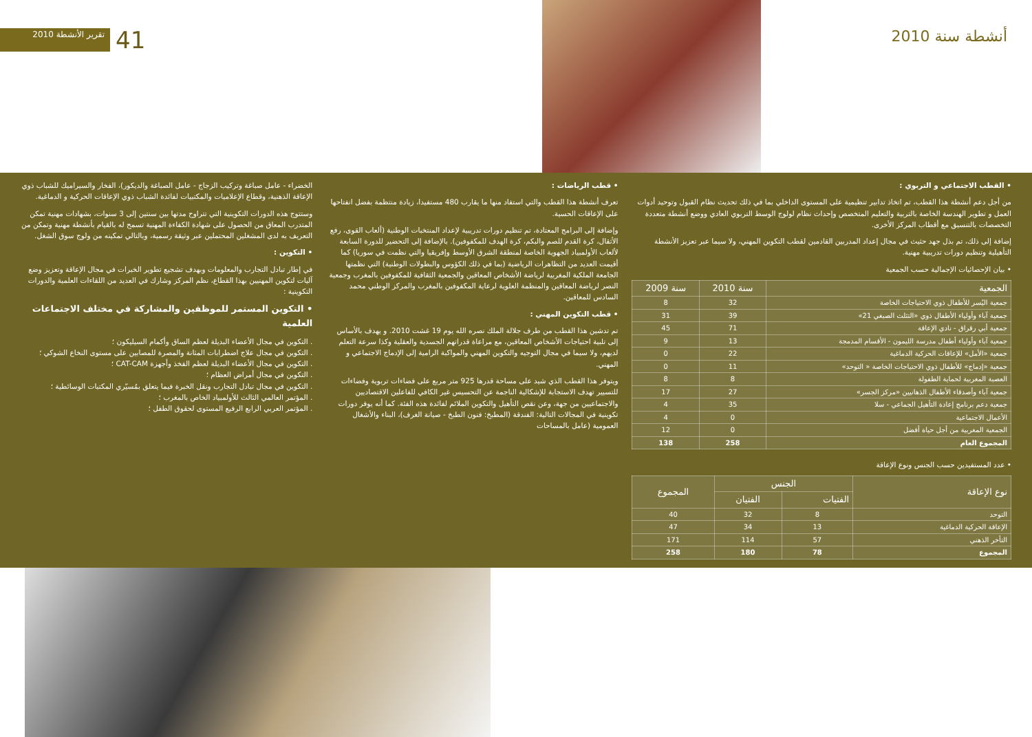تقرير الأنشطة 2010
41
أنشطة سنة 2010
• القطب الاجتماعي و التربوي :
من أجل دعم أنشطة هذا القطب، تم اتخاذ تدابير تنظيمية على المستوى الداخلي بما في ذلك تحديث نظام القبول وتوحيد أدوات العمل و تطوير الهندسة الخاصة بالتربية والتعليم المتخصص وإحداث نظام لولوج الوسط التربوي العادي ووضع أنشطة متعددة التخصصات بالتنسيق مع أقطاب المركز الأخرى.
إضافة إلى ذلك، تم بذل جهد حثيث في مجال إعداد المدربين القادمين لقطب التكوين المهني، ولا سيما عبر تعزيز الأنشطة التأهيلية وتنظيم دورات تدريبية مهنية.
• بيان الإحصائيات الإجمالية حسب الجمعية
| الجمعية | سنة 2010 | سنة 2009 |
| --- | --- | --- |
| جمعية اليُسر للأطفال ذوي الاحتياجات الخاصة | 32 | 8 |
| جمعية آباء وأولياء الأطفال ذوي «التثلث الصبغي 21» | 39 | 31 |
| جمعية أبي رقراق - نادي الإعاقة | 71 | 45 |
| جمعية آباء وأولياء أطفال مدرسة الليمون - الأقسام المدمجة | 13 | 9 |
| جمعية «الأمل» للإعاقات الحركية الدماغية | 22 | 0 |
| جمعية «إدماج» للأطفال ذوي الاحتياجات الخاصة « التوحد» | 11 | 0 |
| العصبة المغربية لحماية الطفولة | 8 | 8 |
| جمعية آباء وأصدقاء الأطفال الذهانيين «مركز الجسر» | 27 | 17 |
| جمعية دعم برنامج إعادة التأهيل الجماعي - سلا | 35 | 4 |
| الأعمال الاجتماعية | 0 | 4 |
| الجمعية المغربية من أجل حياة أفضل | 0 | 12 |
| المجموع العام | 258 | 138 |
• عدد المستفيدين حسب الجنس ونوع الإعاقة
| نوع الإعاقة | الجنس | | المجموع |
| --- | --- | --- | --- |
| | الفتيات | الفتيان | |
| التوحد | 8 | 32 | 40 |
| الإعاقة الحركية الدماغية | 13 | 34 | 47 |
| التأخر الذهني | 57 | 114 | 171 |
| المجموع | 78 | 180 | 258 |
• قطب الرياضات :
تعرف أنشطة هذا القطب والتي استفاد منها ما يقارب 480 مستفيدا، زيادة منتظمة بفضل انفتاحها على الإعاقات الحسية.
وإضافة إلى البرامج المعتادة، تم تنظيم دورات تدريبية لإعداد المنتخبات الوطنية (ألعاب القوى، رفع الأثقال، كرة القدم للصم والبكم، كرة الهدف للمكفوفين). بالإضافة إلى التحضير للدورة السابعة لألعاب الأولمبياد الجهوية الخاصة لمنطقة الشرق الأوسط وإفريقيا والتي نظمت في سوريا) كما أقيمت العديد من التظاهرات الرياضية (بما في ذلك الكؤوس والبطولات الوطنية) التي نظمتها الجامعة الملكية المغربية لرياضة الأشخاص المعاقين والجمعية الثقافية للمكفوفين بالمغرب وجمعية النصر لرياضة المعاقين والمنظمة العلوية لرعاية المكفوفين بالمغرب والمركز الوطني محمد السادس للمعاقين.
• قطب التكوين المهني :
تم تدشين هذا القطب من طرف جلالة الملك نصره الله يوم 19 غشت 2010. و يهدف بالأساس إلى تلبية احتياجات الأشخاص المعاقين، مع مراعاة قدراتهم الجسدية والعقلية وكذا سرعة التعلم لديهم، ولا سيما في مجال التوجيه والتكوين المهني والمواكبة الرامية إلى الإدماج الاجتماعي و المهني.
ويتوفر هذا القطب الذي شيد على مساحة قدرها 925 متر مربع على فضاءات تربوية وفضاءات للتسيير تهدف الاستجابة للإشكالية الناجمة عن التحسيس غير الكافي للفاعلين الاقتصاديين والاجتماعيين من جهة، وعن نقص التأهيل والتكوين الملائم لفائدة هذه الفئة. كما أنه يوفر دورات تكوينية في المجالات التالية: الفندقة (المطبخ: فنون الطبخ - صيانة الغرف)، البناء والأشغال العمومية (عامل بالمساحات
الخضراء - عامل صباغة وتركيب الزجاج - عامل الصباغة والديكور)، الفخار والسيراميك للشباب ذوي الإعاقة الذهنية، وقطاع الإعلاميات والمكتبيات لفائدة الشباب ذوي الإعاقات الحركية و الدماغية.
وستتوج هذه الدورات التكوينية التي تتراوح مدتها بين سنتين إلى 3 سنوات، بشهادات مهنية تمكن المتدرب المعاق من الحصول على شهادة الكفاءة المهنية تسمح له بالقيام بأنشطة مهنية وتمكن من التعريف به لدى المشغلين المحتملين عبر وثيقة رسمية، وبالتالي تمكينه من ولوج سوق الشغل.
• التكوين :
في إطار تبادل التجارب والمعلومات وبهدف تشجيع تطوير الخبرات في مجال الإعاقة وتعزيز وضع آليات لتكوين المهنيين بهذا القطاع، نظم المركز وشارك في العديد من اللقاءات العلمية والدورات التكوينية :
• التكوين المستمر للموظفين والمشاركة في مختلف الاجتماعات العلمية
. التكوين في مجال الأعضاء البديلة لعظم الساق وأكمام السيليكون ؛
. التكوين في مجال علاج اضطرابات المثانة والمصرة للمصابين على مستوى النخاع الشوكي ؛
. التكوين في مجال الأعضاء البديلة لعظم الفخذ وأجهزة CAT-CAM ؛
. التكوين في مجال أمراض العظام ؛
. التكوين في مجال تبادل التجارب ونقل الخبرة فيما يتعلق بمُسيّري المكتبات الوسائطية ؛
. المؤتمر العالمي الثالث للأولمبياد الخاص بالمغرب ؛
. المؤتمر العربي الرابع الرفيع المستوى لحقوق الطفل ؛